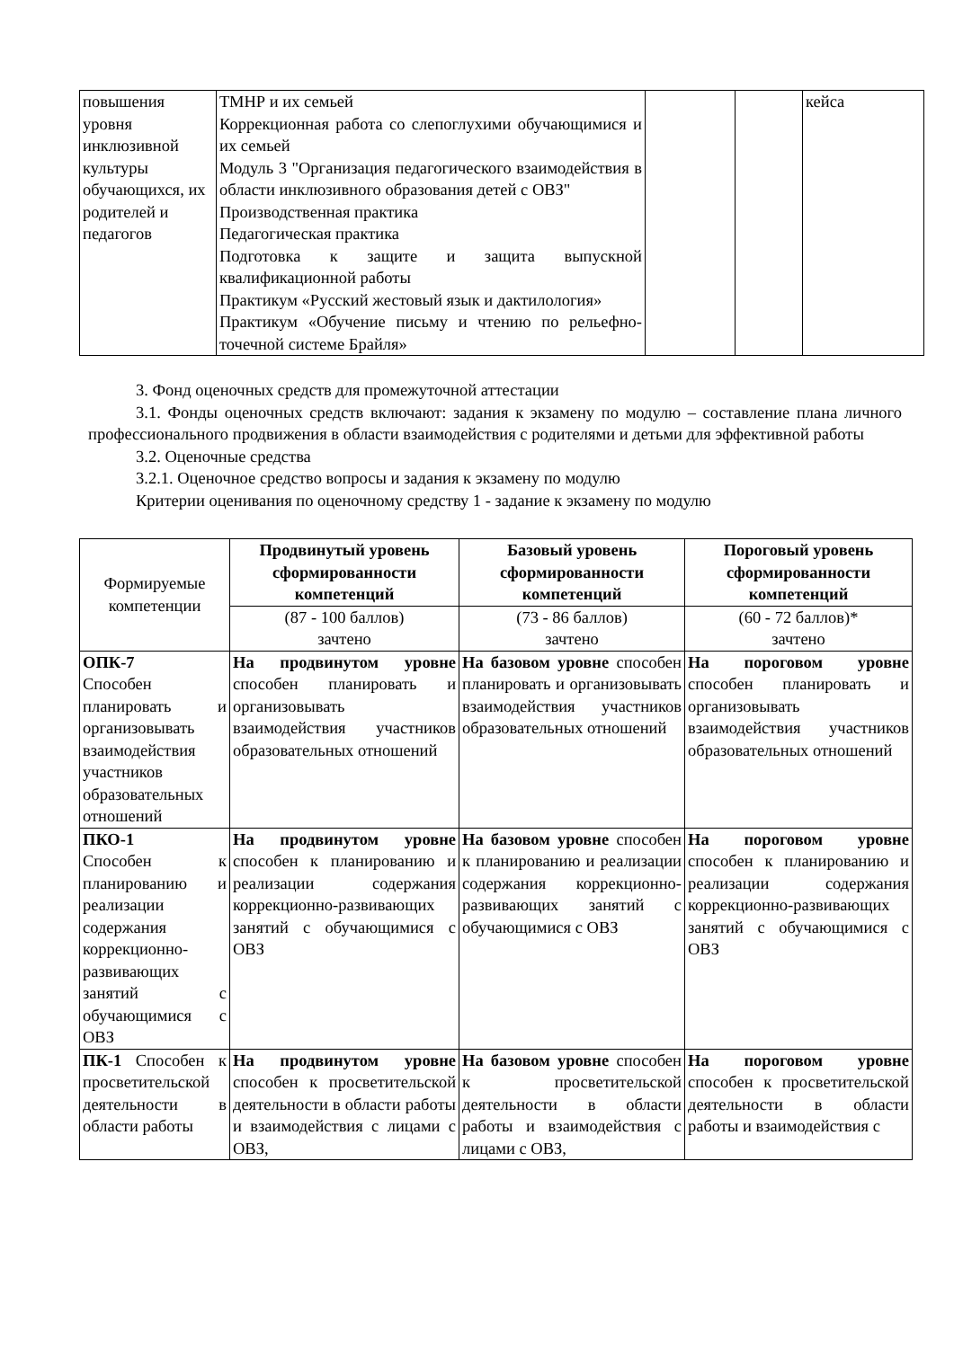| повышения уровня инклюзивной культуры обучающихся, их родителей и педагогов | ТМНР и их семьей Коррекционная работа со слепоглухими обучающимися и их семьей Модуль 3 "Организация педагогического взаимодействия в области инклюзивного образования детей с ОВЗ" Производственная практика Педагогическая практика Подготовка к защите и защита выпускной квалификационной работы Практикум «Русский жестовый язык и дактилология» Практикум «Обучение письму и чтению по рельефно-точечной системе Брайля» | | | кейса |
3. Фонд оценочных средств для промежуточной аттестации
3.1. Фонды оценочных средств включают: задания к экзамену по модулю – составление плана личного профессионального продвижения в области взаимодействия с родителями и детьми для эффективной работы
3.2. Оценочные средства
3.2.1. Оценочное средство вопросы и задания к экзамену по модулю
Критерии оценивания по оценочному средству 1 - задание к экзамену по модулю
| Формируемые компетенции | Продвинутый уровень сформированности компетенций | Базовый уровень сформированности компетенций | Пороговый уровень сформированности компетенций |
| | (87 - 100 баллов) зачтено | (73 - 86 баллов) зачтено | (60 - 72 баллов)* зачтено |
| ОПК-7 Способен планировать и организовывать взаимодействия участников образовательных отношений | На продвинутом уровне способен планировать и организовывать взаимодействия участников образовательных отношений | На базовом уровне способен планировать и организовывать взаимодействия участников образовательных отношений | На пороговом уровне способен планировать и организовывать взаимодействия участников образовательных отношений |
| ПКО-1 Способен к планированию и реализации содержания коррекционно-развивающих занятий с обучающимися с ОВЗ | На продвинутом уровне способен к планированию и реализации содержания коррекционно-развивающих занятий с обучающимися с ОВЗ | На базовом уровне способен к планированию и реализации содержания коррекционно-развивающих занятий с обучающимися с ОВЗ | На пороговом уровне способен к планированию и реализации содержания коррекционно-развивающих занятий с обучающимися с ОВЗ |
| ПК-1 Способен к просветительской деятельности в области работы | На продвинутом уровне способен к просветительской деятельности в области работы и взаимодействия с лицами с ОВЗ, | На базовом уровне способен к просветительской деятельности в области работы и взаимодействия с лицами с ОВЗ, | На пороговом уровне способен к просветительской деятельности в области работы и взаимодействия с |